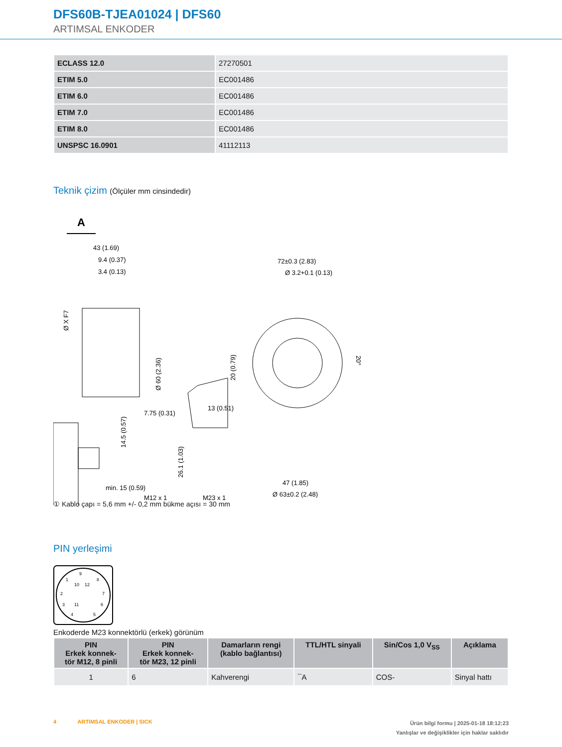DFS60B-TJEA01024 | DFS60
ARTIMSAL ENKODER
| ECLASS 12.0 | 27270501 |
| ETIM 5.0 | EC001486 |
| ETIM 6.0 | EC001486 |
| ETIM 7.0 | EC001486 |
| ETIM 8.0 | EC001486 |
| UNSPSC 16.0901 | 41112113 |
Teknik çizim (Ölçüler mm cinsindedir)
A
43 (1.69)
9.4 (0.37)
3.4 (0.13)
72±0.3 (2.83)
Ø 3.2+0.1 (0.13)
7.75 (0.31)
13 (0.51)
M12 x 1
M23 x 1
47 (1.85)
Ø 63±0.2 (2.48)
min. 15 (0.59)
Ø X F7
Ø 60 (2.36)
20 (0.79)
14.5 (0.57)
26.1 (1.03)
20°
① Kablo çapı = 5,6 mm +/- 0,2 mm bükme açısı = 30 mm
PIN yerleşimi
9
1
8
10
12
2
7
3
11
6
4
5
Enkoderde M23 konnektörlü (erkek) görünüm
| PIN Erkek konnek- tör M12, 8 pinli | PIN Erkek konnek- tör M23, 12 pinli | Damarların rengi (kablo bağlantısı) | TTL/HTL sinyali | Sin/Cos 1,0 V<sub>SS</sub> | Açıklama |
| --- | --- | --- | --- | --- | --- |
| 1 | 6 | Kahverengi | ¯A | COS- | Sinyal hattı |
4 ARTIMSAL ENKODER | SICK
Ürün bilgi formu | 2025-01-18 18:12:23
Yanlışlar ve değişiklikler için haklar saklıdır